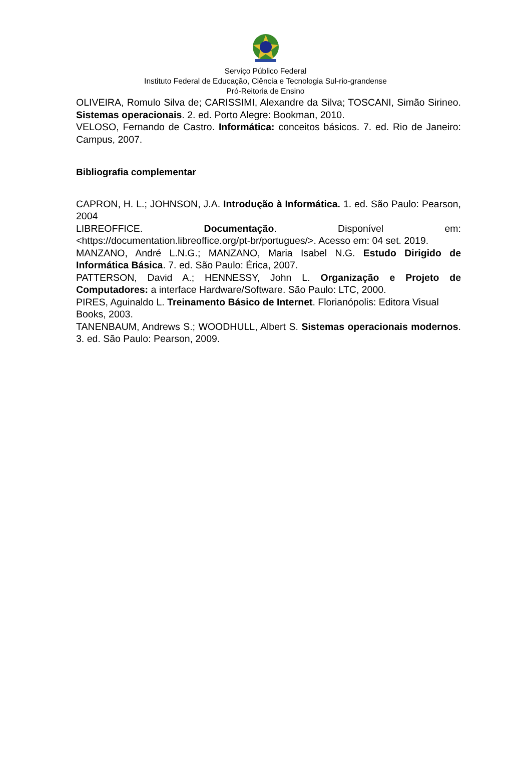Serviço Público Federal
Instituto Federal de Educação, Ciência e Tecnologia Sul-rio-grandense
Pró-Reitoria de Ensino
OLIVEIRA, Romulo Silva de; CARISSIMI, Alexandre da Silva; TOSCANI, Simão Sirineo. Sistemas operacionais. 2. ed. Porto Alegre: Bookman, 2010.
VELOSO, Fernando de Castro. Informática: conceitos básicos. 7. ed. Rio de Janeiro: Campus, 2007.
Bibliografia complementar
CAPRON, H. L.; JOHNSON, J.A. Introdução à Informática. 1. ed. São Paulo: Pearson, 2004
LIBREOFFICE. Documentação. Disponível em: <https://documentation.libreoffice.org/pt-br/portugues/>. Acesso em: 04 set. 2019.
MANZANO, André L.N.G.; MANZANO, Maria Isabel N.G. Estudo Dirigido de Informática Básica. 7. ed. São Paulo: Érica, 2007.
PATTERSON, David A.; HENNESSY, John L. Organização e Projeto de Computadores: a interface Hardware/Software. São Paulo: LTC, 2000.
PIRES, Aguinaldo L. Treinamento Básico de Internet. Florianópolis: Editora Visual Books, 2003.
TANENBAUM, Andrews S.; WOODHULL, Albert S. Sistemas operacionais modernos. 3. ed. São Paulo: Pearson, 2009.